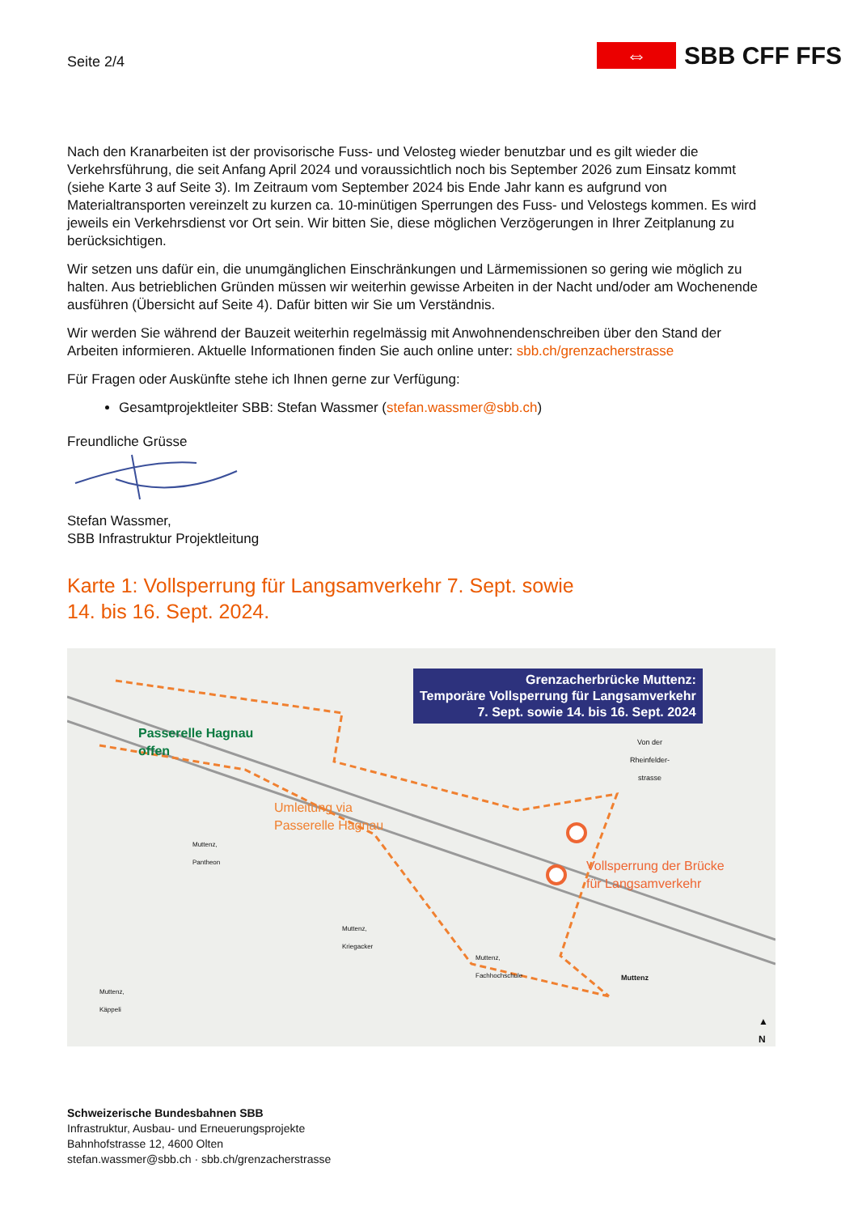Seite 2/4
⇔
SBB CFF FFS
Nach den Kranarbeiten ist der provisorische Fuss- und Velosteg wieder benutzbar und es gilt wieder die Verkehrsführung, die seit Anfang April 2024 und voraussichtlich noch bis September 2026 zum Einsatz kommt (siehe Karte 3 auf Seite 3). Im Zeitraum vom September 2024 bis Ende Jahr kann es aufgrund von Materialtransporten vereinzelt zu kurzen ca. 10-minütigen Sperrungen des Fuss- und Velostegs kommen. Es wird jeweils ein Verkehrsdienst vor Ort sein. Wir bitten Sie, diese möglichen Verzögerungen in Ihrer Zeitplanung zu berücksichtigen.
Wir setzen uns dafür ein, die unumgänglichen Einschränkungen und Lärmemissionen so gering wie möglich zu halten. Aus betrieblichen Gründen müssen wir weiterhin gewisse Arbeiten in der Nacht und/oder am Wochenende ausführen (Übersicht auf Seite 4). Dafür bitten wir Sie um Verständnis.
Wir werden Sie während der Bauzeit weiterhin regelmässig mit Anwohnendenschreiben über den Stand der Arbeiten informieren. Aktuelle Informationen finden Sie auch online unter: sbb.ch/grenzacherstrasse
Für Fragen oder Auskünfte stehe ich Ihnen gerne zur Verfügung:
Gesamtprojektleiter SBB: Stefan Wassmer (stefan.wassmer@sbb.ch)
Freundliche Grüsse
Stefan Wassmer,
SBB Infrastruktur Projektleitung
Karte 1: Vollsperrung für Langsamverkehr 7. Sept. sowie
14. bis 16. Sept. 2024.
Grenzacherbrücke Muttenz:
Temporäre Vollsperrung für Langsamverkehr
7. Sept. sowie 14. bis 16. Sept. 2024
Passerelle Hagnau
offen
Umleitung via
Passerelle Hagnau
Vollsperrung der Brücke
für Langsamverkehr
Von der
Rheinfelder-
strasse
Muttenz,
Pantheon
Muttenz,
Kriegacker
Muttenz,
Fachhochschule
Muttenz
Muttenz,
Käppeli
▲
N
Schweizerische Bundesbahnen SBB
Infrastruktur, Ausbau- und Erneuerungsprojekte
Bahnhofstrasse 12, 4600 Olten
stefan.wassmer@sbb.ch · sbb.ch/grenzacherstrasse